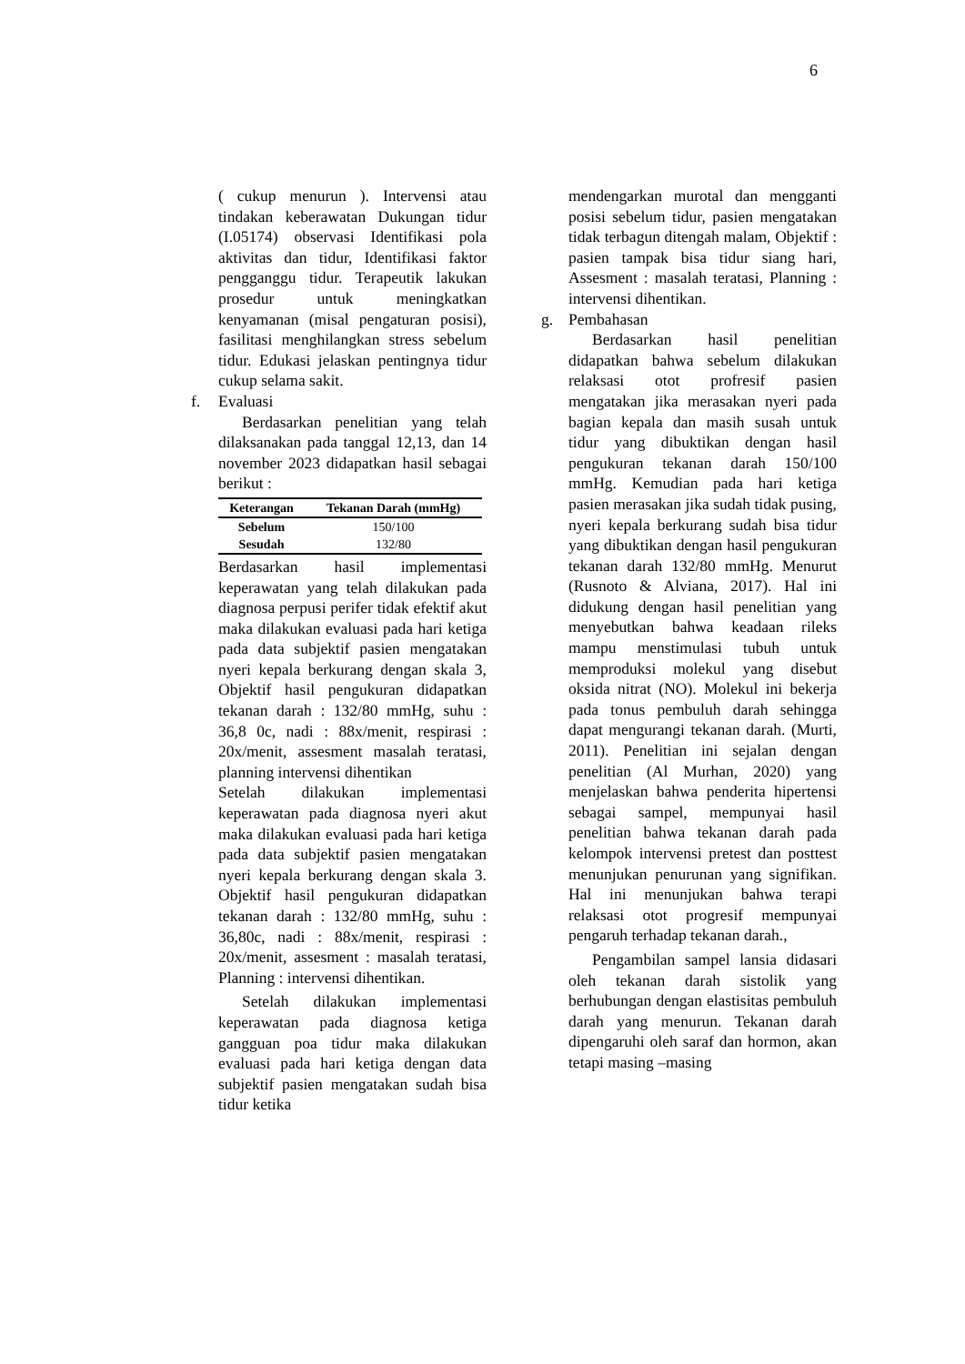6
( cukup menurun ). Intervensi atau tindakan keberawatan Dukungan tidur (I.05174) observasi Identifikasi pola aktivitas dan tidur, Identifikasi faktor pengganggu tidur. Terapeutik lakukan prosedur untuk meningkatkan kenyamanan (misal pengaturan posisi), fasilitasi menghilangkan stress sebelum tidur. Edukasi jelaskan pentingnya tidur cukup selama sakit.
f. Evaluasi
Berdasarkan penelitian yang telah dilaksanakan pada tanggal 12,13, dan 14 november 2023 didapatkan hasil sebagai berikut :
| Keterangan | Tekanan Darah (mmHg) |
| --- | --- |
| Sebelum | 150/100 |
| Sesudah | 132/80 |
Berdasarkan hasil implementasi keperawatan yang telah dilakukan pada diagnosa perpusi perifer tidak efektif akut maka dilakukan evaluasi pada hari ketiga pada data subjektif pasien mengatakan nyeri kepala berkurang dengan skala 3, Objektif hasil pengukuran didapatkan tekanan darah : 132/80 mmHg, suhu : 36,8 0c, nadi : 88x/menit, respirasi : 20x/menit, assesment masalah teratasi, planning intervensi dihentikan
Setelah dilakukan implementasi keperawatan pada diagnosa nyeri akut maka dilakukan evaluasi pada hari ketiga pada data subjektif pasien mengatakan nyeri kepala berkurang dengan skala 3. Objektif hasil pengukuran didapatkan tekanan darah : 132/80 mmHg, suhu : 36,80c, nadi : 88x/menit, respirasi : 20x/menit, assesment : masalah teratasi, Planning : intervensi dihentikan.
Setelah dilakukan implementasi keperawatan pada diagnosa ketiga gangguan poa tidur maka dilakukan evaluasi pada hari ketiga dengan data subjektif pasien mengatakan sudah bisa tidur ketika
mendengarkan murotal dan mengganti posisi sebelum tidur, pasien mengatakan tidak terbagun ditengah malam, Objektif : pasien tampak bisa tidur siang hari, Assesment : masalah teratasi, Planning : intervensi dihentikan.
g. Pembahasan
Berdasarkan hasil penelitian didapatkan bahwa sebelum dilakukan relaksasi otot profresif pasien mengatakan jika merasakan nyeri pada bagian kepala dan masih susah untuk tidur yang dibuktikan dengan hasil pengukuran tekanan darah 150/100 mmHg. Kemudian pada hari ketiga pasien merasakan jika sudah tidak pusing, nyeri kepala berkurang sudah bisa tidur yang dibuktikan dengan hasil pengukuran tekanan darah 132/80 mmHg. Menurut (Rusnoto & Alviana, 2017). Hal ini didukung dengan hasil penelitian yang menyebutkan bahwa keadaan rileks mampu menstimulasi tubuh untuk memproduksi molekul yang disebut oksida nitrat (NO). Molekul ini bekerja pada tonus pembuluh darah sehingga dapat mengurangi tekanan darah. (Murti, 2011). Penelitian ini sejalan dengan penelitian (Al Murhan, 2020) yang menjelaskan bahwa penderita hipertensi sebagai sampel, mempunyai hasil penelitian bahwa tekanan darah pada kelompok intervensi pretest dan posttest menunjukan penurunan yang signifikan. Hal ini menunjukan bahwa terapi relaksasi otot progresif mempunyai pengaruh terhadap tekanan darah.,
Pengambilan sampel lansia didasari oleh tekanan darah sistolik yang berhubungan dengan elastisitas pembuluh darah yang menurun. Tekanan darah dipengaruhi oleh saraf dan hormon, akan tetapi masing –masing